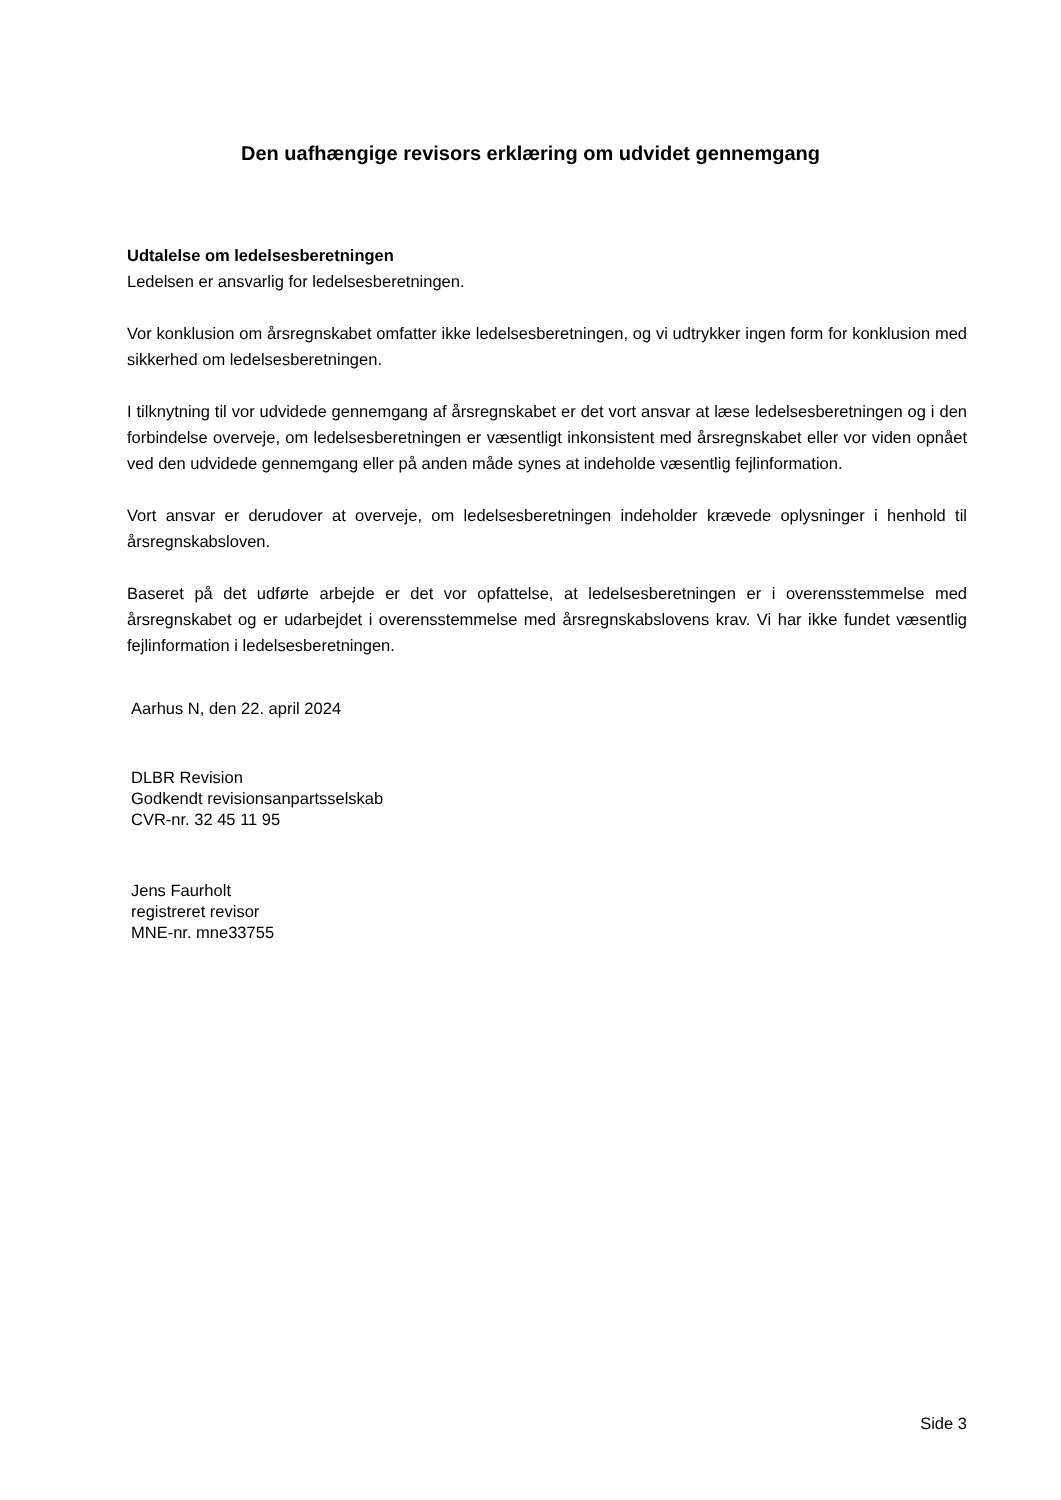Den uafhængige revisors erklæring om udvidet gennemgang
Udtalelse om ledelsesberetningen
Ledelsen er ansvarlig for ledelsesberetningen.
Vor konklusion om årsregnskabet omfatter ikke ledelsesberetningen, og vi udtrykker ingen form for konklusion med sikkerhed om ledelsesberetningen.
I tilknytning til vor udvidede gennemgang af årsregnskabet er det vort ansvar at læse ledelsesberetningen og i den forbindelse overveje, om ledelsesberetningen er væsentligt inkonsistent med årsregnskabet eller vor viden opnået ved den udvidede gennemgang eller på anden måde synes at indeholde væsentlig fejlinformation.
Vort ansvar er derudover at overveje, om ledelsesberetningen indeholder krævede oplysninger i henhold til årsregnskabsloven.
Baseret på det udførte arbejde er det vor opfattelse, at ledelsesberetningen er i overensstemmelse med årsregnskabet og er udarbejdet i overensstemmelse med årsregnskabslovens krav. Vi har ikke fundet væsentlig fejlinformation i ledelsesberetningen.
Aarhus N, den 22. april 2024
DLBR Revision
Godkendt revisionsanpartsselskab
CVR-nr. 32 45 11 95
Jens Faurholt
registreret revisor
MNE-nr. mne33755
Side 3